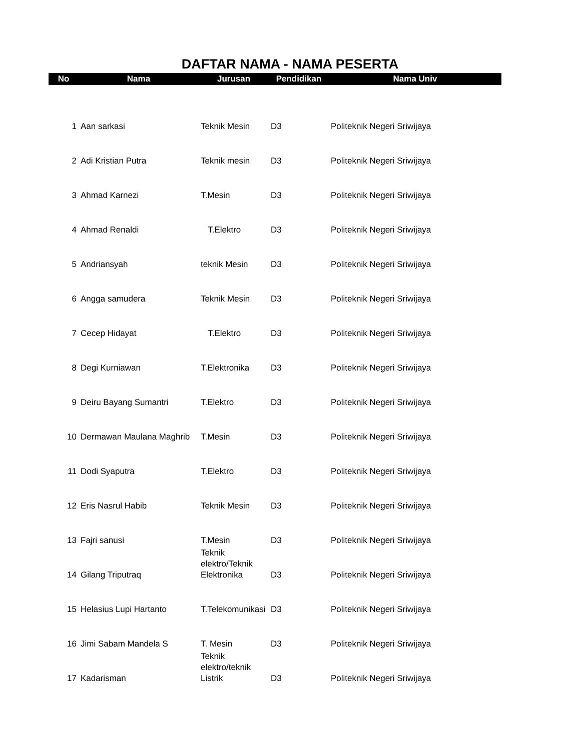DAFTAR NAMA - NAMA PESERTA
| No | Nama | Jurusan | Pendidikan | Nama Univ |
| --- | --- | --- | --- | --- |
| 1 | Aan sarkasi | Teknik Mesin | D3 | Politeknik Negeri Sriwijaya |
| 2 | Adi Kristian Putra | Teknik mesin | D3 | Politeknik Negeri Sriwijaya |
| 3 | Ahmad Karnezi | T.Mesin | D3 | Politeknik Negeri Sriwijaya |
| 4 | Ahmad Renaldi | T.Elektro | D3 | Politeknik Negeri Sriwijaya |
| 5 | Andriansyah | teknik Mesin | D3 | Politeknik Negeri Sriwijaya |
| 6 | Angga samudera | Teknik Mesin | D3 | Politeknik Negeri Sriwijaya |
| 7 | Cecep Hidayat | T.Elektro | D3 | Politeknik Negeri Sriwijaya |
| 8 | Degi Kurniawan | T.Elektronika | D3 | Politeknik Negeri Sriwijaya |
| 9 | Deiru Bayang Sumantri | T.Elektro | D3 | Politeknik Negeri Sriwijaya |
| 10 | Dermawan Maulana Maghrib | T.Mesin | D3 | Politeknik Negeri Sriwijaya |
| 11 | Dodi Syaputra | T.Elektro | D3 | Politeknik Negeri Sriwijaya |
| 12 | Eris Nasrul Habib | Teknik Mesin | D3 | Politeknik Negeri Sriwijaya |
| 13 | Fajri sanusi | T.Mesin | D3 | Politeknik Negeri Sriwijaya |
| 14 | Gilang Triputraq | Teknik elektro/Teknik Elektronika | D3 | Politeknik Negeri Sriwijaya |
| 15 | Helasius Lupi Hartanto | T.Telekomunikasi | D3 | Politeknik Negeri Sriwijaya |
| 16 | Jimi Sabam Mandela S | T. Mesin | D3 | Politeknik Negeri Sriwijaya |
| 17 | Kadarisman | Teknik elektro/teknik Listrik | D3 | Politeknik Negeri Sriwijaya |